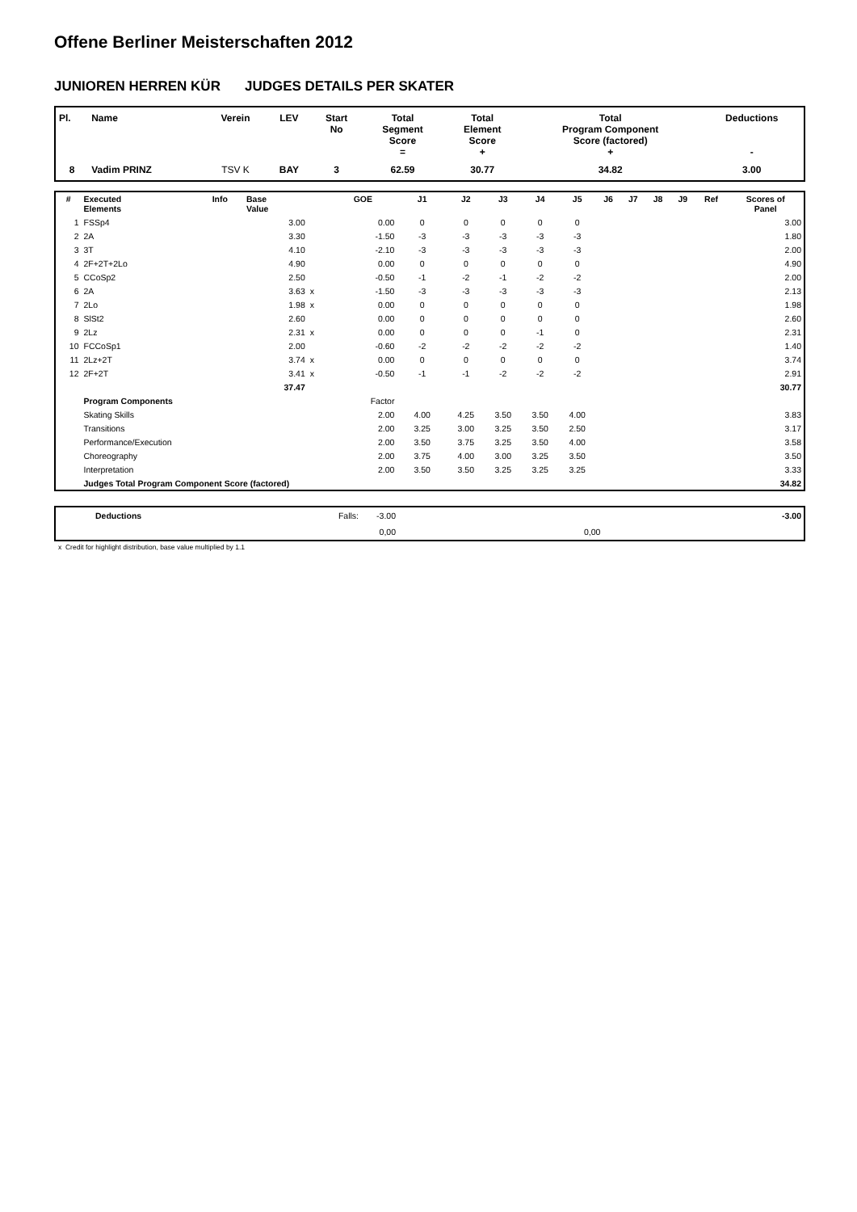Offene Berliner Meisterschaften 2012
JUNIOREN HERREN KÜR JUDGES DETAILS PER SKATER
| Pl. | Name | Verein | LEV | Start No | Total Segment Score = | Total Element Score + | Total Program Component Score (factored) + | Deductions - |
| --- | --- | --- | --- | --- | --- | --- | --- | --- |
| 8 | Vadim PRINZ | TSV K | BAY | 3 | 62.59 | 30.77 | 34.82 | 3.00 |
| # | Executed Elements | Info | Base Value | | GOE | J1 | J2 | J3 | J4 | J5 | J6 | J7 | J8 | J9 | Ref | Scores of Panel |
| --- | --- | --- | --- | --- | --- | --- | --- | --- | --- | --- | --- | --- | --- | --- | --- | --- |
| 1 | FSSp4 | | 3.00 | | 0.00 | 0 | 0 | 0 | 0 | 0 | | | | | | 3.00 |
| 2 | 2A | | 3.30 | | -1.50 | -3 | -3 | -3 | -3 | -3 | | | | | | 1.80 |
| 3 | 3T | | 4.10 | | -2.10 | -3 | -3 | -3 | -3 | -3 | | | | | | 2.00 |
| 4 | 2F+2T+2Lo | | 4.90 | | 0.00 | 0 | 0 | 0 | 0 | 0 | | | | | | 4.90 |
| 5 | CCoSp2 | | 2.50 | | -0.50 | -1 | -2 | -1 | -2 | -2 | | | | | | 2.00 |
| 6 | 2A | | 3.63 | x | -1.50 | -3 | -3 | -3 | -3 | -3 | | | | | | 2.13 |
| 7 | 2Lo | | 1.98 | x | 0.00 | 0 | 0 | 0 | 0 | 0 | | | | | | 1.98 |
| 8 | SlSt2 | | 2.60 | | 0.00 | 0 | 0 | 0 | 0 | 0 | | | | | | 2.60 |
| 9 | 2Lz | | 2.31 | x | 0.00 | 0 | 0 | 0 | -1 | 0 | | | | | | 2.31 |
| 10 | FCCoSp1 | | 2.00 | | -0.60 | -2 | -2 | -2 | -2 | -2 | | | | | | 1.40 |
| 11 | 2Lz+2T | | 3.74 | x | 0.00 | 0 | 0 | 0 | 0 | 0 | | | | | | 3.74 |
| 12 | 2F+2T | | 3.41 | x | -0.50 | -1 | -1 | -2 | -2 | -2 | | | | | | 2.91 |
| | | | 37.47 | | | | | | | | | | | | | 30.77 |
| | Program Components | | | | Factor | | | | | | | | | | | |
| | Skating Skills | | | | 2.00 | 4.00 | 4.25 | 3.50 | 3.50 | 4.00 | | | | | | 3.83 |
| | Transitions | | | | 2.00 | 3.25 | 3.00 | 3.25 | 3.50 | 2.50 | | | | | | 3.17 |
| | Performance/Execution | | | | 2.00 | 3.50 | 3.75 | 3.25 | 3.50 | 4.00 | | | | | | 3.58 |
| | Choreography | | | | 2.00 | 3.75 | 4.00 | 3.00 | 3.25 | 3.50 | | | | | | 3.50 |
| | Interpretation | | | | 2.00 | 3.50 | 3.50 | 3.25 | 3.25 | 3.25 | | | | | | 3.33 |
| | Judges Total Program Component Score (factored) | | | | | | | | | | | | | | | 34.82 |
| | Deductions | Falls: | -3.00 | | -3.00 |
| | | | 0,00 | 0,00 | |
x Credit for highlight distribution, base value multiplied by 1.1